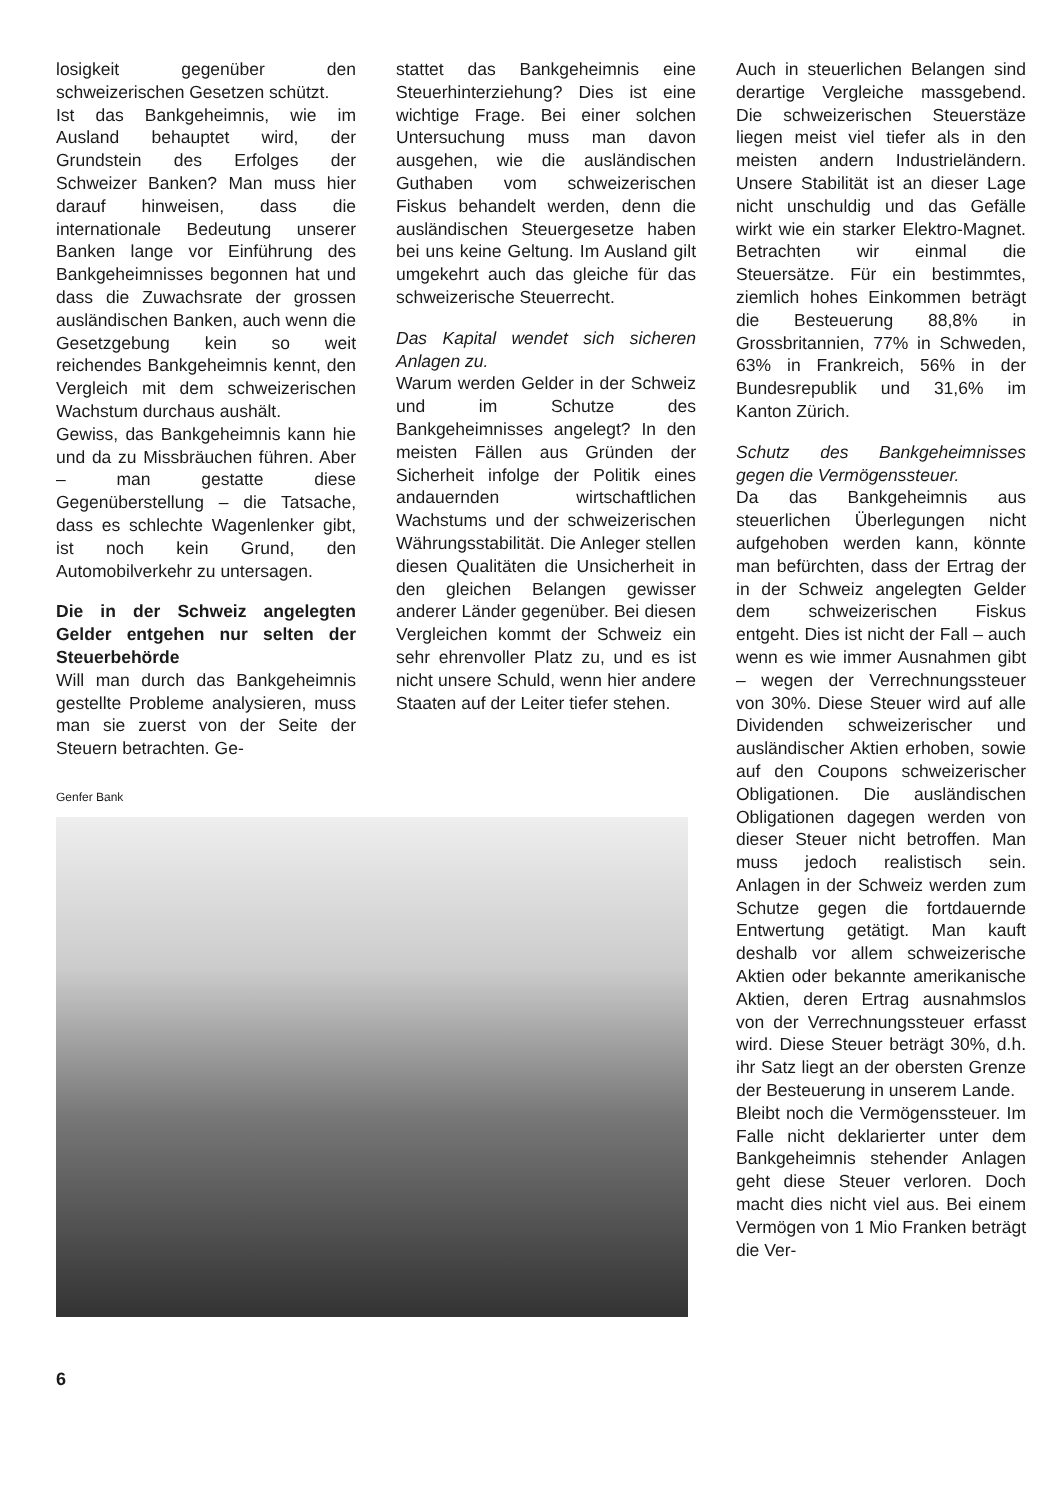losigkeit gegenüber den schweizerischen Gesetzen schützt.
Ist das Bankgeheimnis, wie im Ausland behauptet wird, der Grundstein des Erfolges der Schweizer Banken? Man muss hier darauf hinweisen, dass die internationale Bedeutung unserer Banken lange vor Einführung des Bankgeheimnisses begonnen hat und dass die Zuwachsrate der grossen ausländischen Banken, auch wenn die Gesetzgebung kein so weit reichendes Bankgeheimnis kennt, den Vergleich mit dem schweizerischen Wachstum durchaus aushält.
Gewiss, das Bankgeheimnis kann hie und da zu Missbräuchen führen. Aber – man gestatte diese Gegenüberstellung – die Tatsache, dass es schlechte Wagenlenker gibt, ist noch kein Grund, den Automobilverkehr zu untersagen.
Die in der Schweiz angelegten Gelder entgehen nur selten der Steuerbehörde
Will man durch das Bankgeheimnis gestellte Probleme analysieren, muss man sie zuerst von der Seite der Steuern betrachten. Ge-
stattet das Bankgeheimnis eine Steuerhinterziehung? Dies ist eine wichtige Frage. Bei einer solchen Untersuchung muss man davon ausgehen, wie die ausländischen Guthaben vom schweizerischen Fiskus behandelt werden, denn die ausländischen Steuergesetze haben bei uns keine Geltung. Im Ausland gilt umgekehrt auch das gleiche für das schweizerische Steuerrecht.
Das Kapital wendet sich sicheren Anlagen zu.
Warum werden Gelder in der Schweiz und im Schutze des Bankgeheimnisses angelegt? In den meisten Fällen aus Gründen der Sicherheit infolge der Politik eines andauernden wirtschaftlichen Wachstums und der schweizerischen Währungsstabilität. Die Anleger stellen diesen Qualitäten die Unsicherheit in den gleichen Belangen gewisser anderer Länder gegenüber. Bei diesen Vergleichen kommt der Schweiz ein sehr ehrenvoller Platz zu, und es ist nicht unsere Schuld, wenn hier andere Staaten auf der Leiter tiefer stehen.
Genfer Bank
Auch in steuerlichen Belangen sind derartige Vergleiche massgebend. Die schweizerischen Steuerstäze liegen meist viel tiefer als in den meisten andern Industrieländern. Unsere Stabilität ist an dieser Lage nicht unschuldig und das Gefälle wirkt wie ein starker Elektro-Magnet. Betrachten wir einmal die Steuersätze. Für ein bestimmtes, ziemlich hohes Einkommen beträgt die Besteuerung 88,8% in Grossbritannien, 77% in Schweden, 63% in Frankreich, 56% in der Bundesrepublik und 31,6% im Kanton Zürich.
Schutz des Bankgeheimnisses gegen die Vermögenssteuer.
Da das Bankgeheimnis aus steuerlichen Überlegungen nicht aufgehoben werden kann, könnte man befürchten, dass der Ertrag der in der Schweiz angelegten Gelder dem schweizerischen Fiskus entgeht. Dies ist nicht der Fall – auch wenn es wie immer Ausnahmen gibt – wegen der Verrechnungssteuer von 30%. Diese Steuer wird auf alle Dividenden schweizerischer und ausländischer Aktien erhoben, sowie auf den Coupons schweizerischer Obligationen. Die ausländischen Obligationen dagegen werden von dieser Steuer nicht betroffen. Man muss jedoch realistisch sein. Anlagen in der Schweiz werden zum Schutze gegen die fortdauernde Entwertung getätigt. Man kauft deshalb vor allem schweizerische Aktien oder bekannte amerikanische Aktien, deren Ertrag ausnahmslos von der Verrechnungssteuer erfasst wird. Diese Steuer beträgt 30%, d.h. ihr Satz liegt an der obersten Grenze der Besteuerung in unserem Lande.
Bleibt noch die Vermögenssteuer. Im Falle nicht deklarierter unter dem Bankgeheimnis stehender Anlagen geht diese Steuer verloren. Doch macht dies nicht viel aus. Bei einem Vermögen von 1 Mio Franken beträgt die Ver-
6